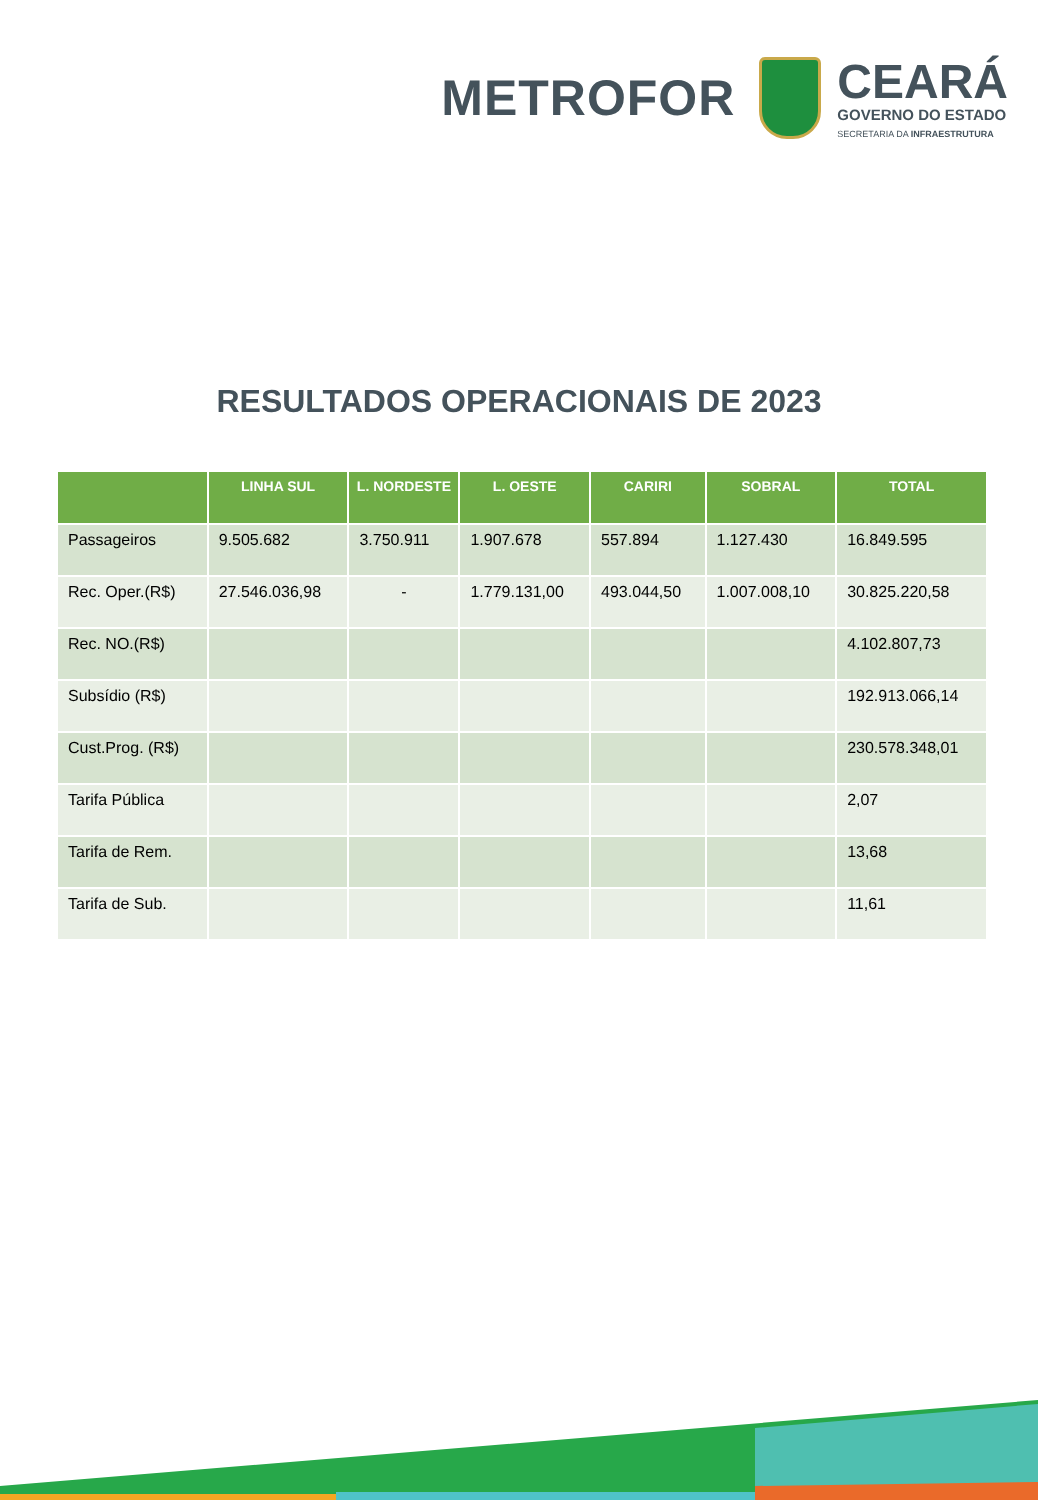METROFOR
CEARÁ
GOVERNO DO ESTADO
SECRETARIA DA INFRAESTRUTURA
RESULTADOS OPERACIONAIS DE 2023
| | LINHA SUL | L. NORDESTE | L. OESTE | CARIRI | SOBRAL | TOTAL |
| --- | --- | --- | --- | --- | --- | --- |
| Passageiros | 9.505.682 | 3.750.911 | 1.907.678 | 557.894 | 1.127.430 | 16.849.595 |
| Rec. Oper.(R$) | 27.546.036,98 | - | 1.779.131,00 | 493.044,50 | 1.007.008,10 | 30.825.220,58 |
| Rec. NO.(R$) | | | | | | 4.102.807,73 |
| Subsídio (R$) | | | | | | 192.913.066,14 |
| Cust.Prog. (R$) | | | | | | 230.578.348,01 |
| Tarifa Pública | | | | | | 2,07 |
| Tarifa de Rem. | | | | | | 13,68 |
| Tarifa de Sub. | | | | | | 11,61 |